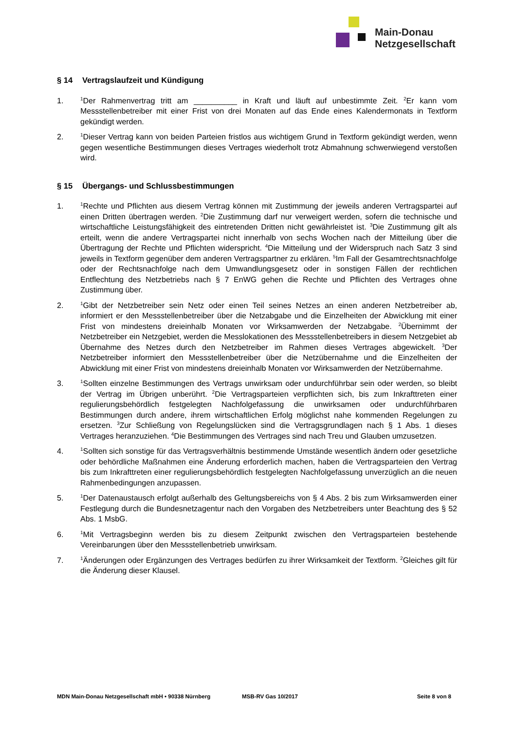Main-Donau
Netzgesellschaft
§ 14 Vertragslaufzeit und Kündigung
1.
<sup>1</sup> Der Rahmenvertrag tritt am __________ in Kraft und läuft auf unbestimmte Zeit. <sup>2</sup>Er kann vom Messstellenbetreiber mit einer Frist von drei Monaten auf das Ende eines Kalendermonats in Textform gekündigt werden.
2.
<sup>1</sup> Dieser Vertrag kann von beiden Parteien fristlos aus wichtigem Grund in Textform gekündigt werden, wenn gegen wesentliche Bestimmungen dieses Vertrages wiederholt trotz Abmahnung schwerwiegend verstoßen wird.
§ 15 Übergangs- und Schlussbestimmungen
1.
<sup>1</sup> Rechte und Pflichten aus diesem Vertrag können mit Zustimmung der jeweils anderen Vertragspartei auf einen Dritten übertragen werden. <sup>2</sup>Die Zustimmung darf nur verweigert werden, sofern die technische und wirtschaftliche Leistungsfähigkeit des eintretenden Dritten nicht gewährleistet ist. <sup>3</sup>Die Zustimmung gilt als erteilt, wenn die andere Vertragspartei nicht innerhalb von sechs Wochen nach der Mitteilung über die Übertragung der Rechte und Pflichten widerspricht. <sup>4</sup>Die Mitteilung und der Widerspruch nach Satz 3 sind jeweils in Textform gegenüber dem anderen Vertragspartner zu erklären. <sup>5</sup>Im Fall der Gesamtrechtsnachfolge oder der Rechtsnachfolge nach dem Umwandlungsgesetz oder in sonstigen Fällen der rechtlichen Entflechtung des Netzbetriebs nach § 7 EnWG gehen die Rechte und Pflichten des Vertrages ohne Zustimmung über.
2.
<sup>1</sup> Gibt der Netzbetreiber sein Netz oder einen Teil seines Netzes an einen anderen Netzbetreiber ab, informiert er den Messstellenbetreiber über die Netzabgabe und die Einzelheiten der Abwicklung mit einer Frist von mindestens dreieinhalb Monaten vor Wirksamwerden der Netzabgabe. <sup>2</sup>Übernimmt der Netzbetreiber ein Netzgebiet, werden die Messlokationen des Messstellenbetreibers in diesem Netzgebiet ab Übernahme des Netzes durch den Netzbetreiber im Rahmen dieses Vertrages abgewickelt. <sup>3</sup>Der Netzbetreiber informiert den Messstellenbetreiber über die Netzübernahme und die Einzelheiten der Abwicklung mit einer Frist von mindestens dreieinhalb Monaten vor Wirksamwerden der Netzübernahme.
3.
<sup>1</sup> Sollten einzelne Bestimmungen des Vertrags unwirksam oder undurchführbar sein oder werden, so bleibt der Vertrag im Übrigen unberührt. <sup>2</sup>Die Vertragsparteien verpflichten sich, bis zum Inkrafttreten einer regulierungsbehördlich festgelegten Nachfolgefassung die unwirksamen oder undurchführbaren Bestimmungen durch andere, ihrem wirtschaftlichen Erfolg möglichst nahe kommenden Regelungen zu ersetzen. <sup>3</sup>Zur Schließung von Regelungslücken sind die Vertragsgrundlagen nach § 1 Abs. 1 dieses Vertrages heranzuziehen. <sup>4</sup>Die Bestimmungen des Vertrages sind nach Treu und Glauben umzusetzen.
4.
<sup>1</sup> Sollten sich sonstige für das Vertragsverhältnis bestimmende Umstände wesentlich ändern oder gesetzliche oder behördliche Maßnahmen eine Änderung erforderlich machen, haben die Vertragsparteien den Vertrag bis zum Inkrafttreten einer regulierungsbehördlich festgelegten Nachfolgefassung unverzüglich an die neuen Rahmenbedingungen anzupassen.
5.
<sup>1</sup> Der Datenaustausch erfolgt außerhalb des Geltungsbereichs von § 4 Abs. 2 bis zum Wirksamwerden einer Festlegung durch die Bundesnetzagentur nach den Vorgaben des Netzbetreibers unter Beachtung des § 52 Abs. 1 MsbG.
6.
<sup>1</sup> Mit Vertragsbeginn werden bis zu diesem Zeitpunkt zwischen den Vertragsparteien bestehende Vereinbarungen über den Messstellenbetrieb unwirksam.
7.
<sup>1</sup> Änderungen oder Ergänzungen des Vertrages bedürfen zu ihrer Wirksamkeit der Textform. <sup>2</sup>Gleiches gilt für die Änderung dieser Klausel.
MDN Main-Donau Netzgesellschaft mbH • 90338 Nürnberg MSB-RV Gas 10/2017 Seite 8 von 8